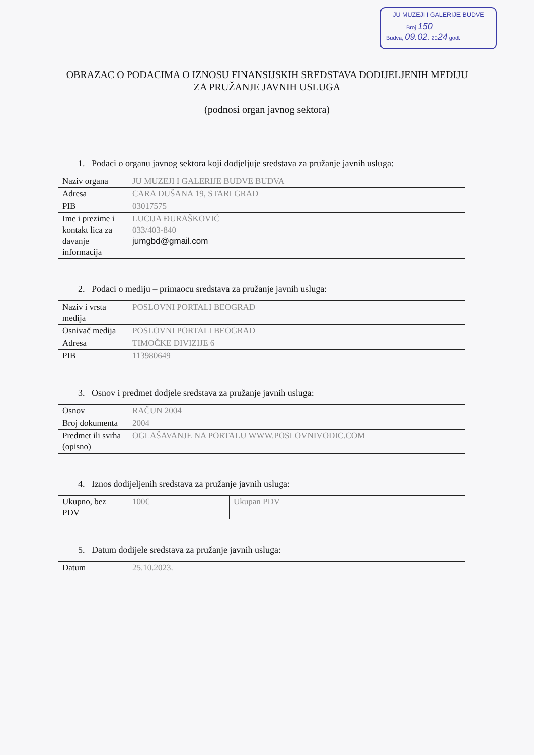JU MUZEJI I GALERIJE BUDVE
Broj 150
Budva, 09.02. 2024 god.
OBRAZAC O PODACIMA O IZNOSU FINANSIJSKIH SREDSTAVA DODIJELJENIH MEDIJU ZA PRUŽANJE JAVNIH USLUGA
(podnosi organ javnog sektora)
1. Podaci o organu javnog sektora koji dodjeljuje sredstava za pružanje javnih usluga:
| Naziv organa | JU MUZEJI I GALERIJE BUDVE BUDVA |
| Adresa | CARA DUŠANA 19, STARI GRAD |
| PIB | 03017575 |
| Ime i prezime i kontakt lica za davanje informacija | LUCIJA ĐURAŠKOVIĆ 033/403-840 jumgbd@gmail.com |
2. Podaci o mediju – primaocu sredstava za pružanje javnih usluga:
| Naziv i vrsta medija | POSLOVNI PORTALI BEOGRAD |
| Osnivač medija | POSLOVNI PORTALI BEOGRAD |
| Adresa | TIMOČKE DIVIZIJE 6 |
| PIB | 113980649 |
3. Osnov i predmet dodjele sredstava za pružanje javnih usluga:
| Osnov | RAČUN 2004 |
| Broj dokumenta | 2004 |
| Predmet ili svrha (opisno) | OGLAŠAVANJE NA PORTALU WWW.POSLOVNIVODIC.COM |
4. Iznos dodijeljenih sredstava za pružanje javnih usluga:
| Ukupno, bez PDV | 100€ | Ukupan PDV | |
5. Datum dodijele sredstava za pružanje javnih usluga:
| Datum | 25.10.2023. |